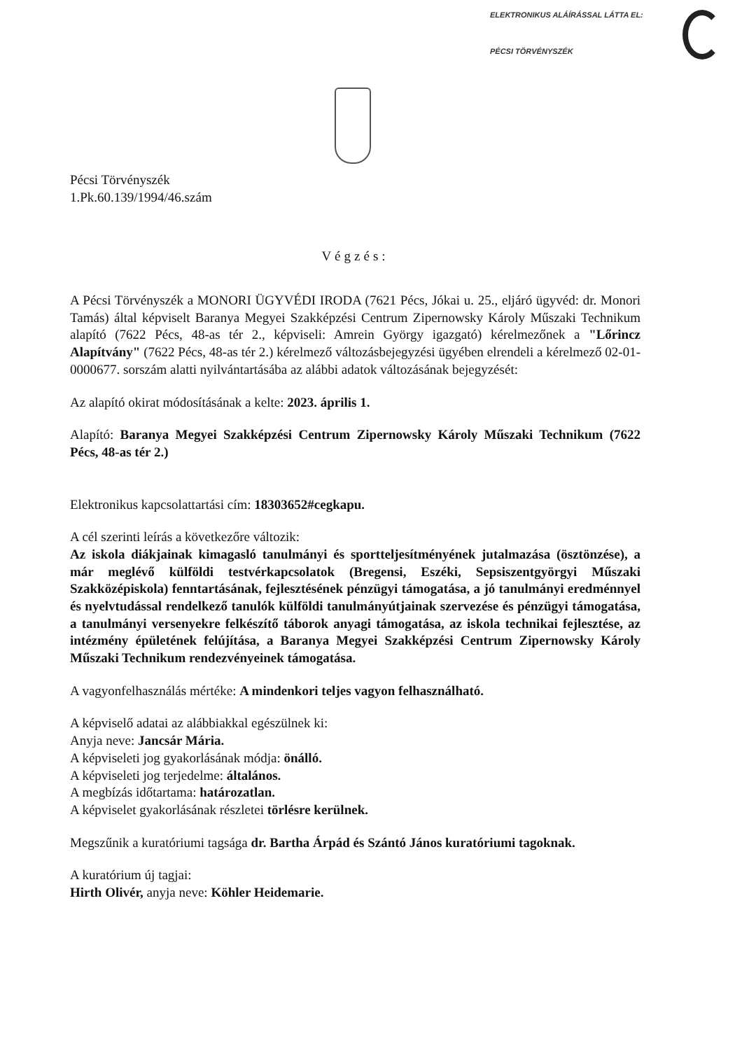ELEKTRONIKUS ALÁÍRÁSSAL LÁTTA EL:
PÉCSI TÖRVÉNYSZÉK
Pécsi Törvényszék
1.Pk.60.139/1994/46.szám
Végzés:
A Pécsi Törvényszék a MONORI ÜGYVÉDI IRODA (7621 Pécs, Jókai u. 25., eljáró ügyvéd: dr. Monori Tamás) által képviselt Baranya Megyei Szakképzési Centrum Zipernowsky Károly Műszaki Technikum alapító (7622 Pécs, 48-as tér 2., képviseli: Amrein György igazgató) kérelmezőnek a "Lőrincz Alapítvány" (7622 Pécs, 48-as tér 2.) kérelmező változásbejegyzési ügyében elrendeli a kérelmező 02-01-0000677. sorszám alatti nyilvántartásába az alábbi adatok változásának bejegyzését:
Az alapító okirat módosításának a kelte: 2023. április 1.
Alapító: Baranya Megyei Szakképzési Centrum Zipernowsky Károly Műszaki Technikum (7622 Pécs, 48-as tér 2.)
Elektronikus kapcsolattartási cím: 18303652#cegkapu.
A cél szerinti leírás a következőre változik:
Az iskola diákjainak kimagasló tanulmányi és sportteljesítményének jutalmazása (ösztönzése), a már meglévő külföldi testvérkapcsolatok (Bregensi, Eszéki, Sepsiszentgyörgyi Műszaki Szakközépiskola) fenntartásának, fejlesztésének pénzügyi támogatása, a jó tanulmányi eredménnyel és nyelvtudással rendelkező tanulók külföldi tanulmányútjainak szervezése és pénzügyi támogatása, a tanulmányi versenyekre felkészítő táborok anyagi támogatása, az iskola technikai fejlesztése, az intézmény épületének felújítása, a Baranya Megyei Szakképzési Centrum Zipernowsky Károly Műszaki Technikum rendezvényeinek támogatása.
A vagyonfelhasználás mértéke: A mindenkori teljes vagyon felhasználható.
A képviselő adatai az alábbiakkal egészülnek ki:
Anyja neve: Jancsár Mária.
A képviseleti jog gyakorlásának módja: önálló.
A képviseleti jog terjedelme: általános.
A megbízás időtartama: határozatlan.
A képviselet gyakorlásának részletei törlésre kerülnek.
Megszűnik a kuratóriumi tagsága dr. Bartha Árpád és Szántó János kuratóriumi tagoknak.
A kuratórium új tagjai:
Hirth Olivér, anyja neve: Köhler Heidemarie.